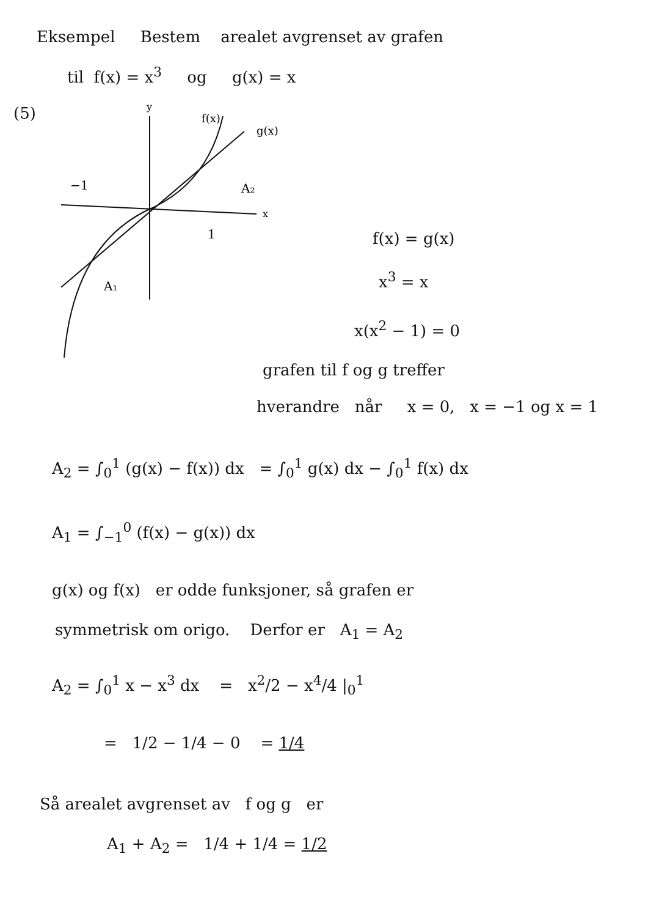Eksempel Bestem arealet avgrenset av grafen
til f(x) = x<sup>3</sup> og g(x) = x
(5)
y
x
f(x)
g(x)
−1
1
A₂
A₁
f(x) = g(x)
x<sup>3</sup> = x
x(x<sup>2</sup> − 1) = 0
grafen til f og g treffer
hverandre når x = 0, x = −1 og x = 1
A<sub>2</sub> = ∫<sub>0</sub><sup>1</sup> (g(x) − f(x)) dx = ∫<sub>0</sub><sup>1</sup> g(x) dx − ∫<sub>0</sub><sup>1</sup> f(x) dx
A<sub>1</sub> = ∫<sub>−1</sub><sup>0</sup> (f(x) − g(x)) dx
g(x) og f(x) er odde funksjoner, så grafen er
symmetrisk om origo. Derfor er A<sub>1</sub> = A<sub>2</sub>
A<sub>2</sub> = ∫<sub>0</sub><sup>1</sup> x − x<sup>3</sup> dx = x<sup>2</sup>/2 − x<sup>4</sup>/4 |<sub>0</sub><sup>1</sup>
= 1/2 − 1/4 − 0 = 1/4
Så arealet avgrenset av f og g er
A<sub>1</sub> + A<sub>2</sub> = 1/4 + 1/4 = 1/2